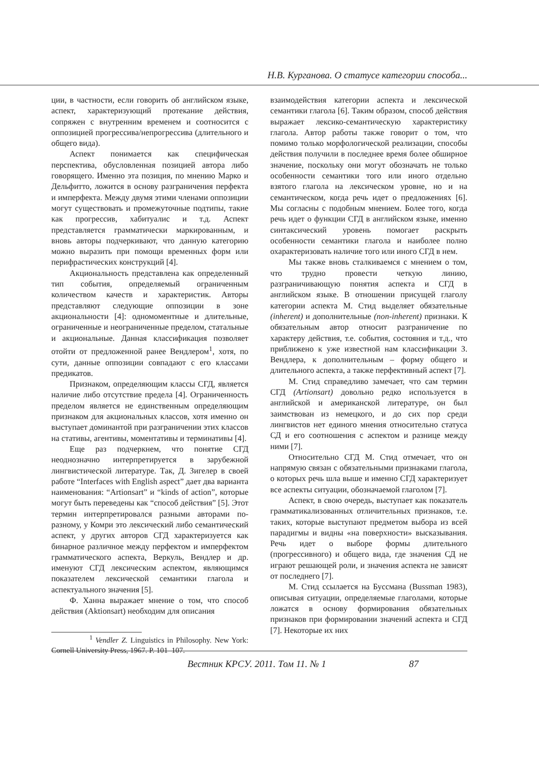Н.В. Курганова. О статусе категории способа...
ции, в частности, если говорить об английском языке, аспект, характеризующий протекание действия, сопряжен с внутренним временем и соотносится с оппозицией прогрессива/непрогрессива (длительного и общего вида).
Аспект понимается как специфическая перспектива, обусловленная позицией автора либо говорящего. Именно эта позиция, по мнению Марко и Дельфитто, ложится в основу разграничения перфекта и имперфекта. Между двумя этими членами оппозиции могут существовать и промежуточные подтипы, такие как прогрессив, хабитуалис и т.д. Аспект представляется грамматически маркированным, и вновь авторы подчеркивают, что данную категорию можно выразить при помощи временных форм или перифрастических конструкций [4].
Акциональность представлена как определенный тип события, определяемый ограниченным количеством качеств и характеристик. Авторы представляют следующие оппозиции в зоне акциональности [4]: одномоментные и длительные, ограниченные и неограниченные пределом, статальные и акциональные. Данная классификация позволяет отойти от предложенной ранее Вендлером<sup>1</sup>, хотя, по сути, данные оппозиции совпадают с его классами предикатов.
Признаком, определяющим классы СГД, является наличие либо отсутствие предела [4]. Ограниченность пределом является не единственным определяющим признаком для акциональных классов, хотя именно он выступает доминантой при разграничении этих классов на стативы, агентивы, моментативы и терминативы [4].
Еще раз подчеркнем, что понятие СГД неоднозначно интерпретируется в зарубежной лингвистической литературе. Так, Д. Зигелер в своей работе “Interfaces with English aspect” дает два варианта наименования: “Artionsart” и “kinds of action”, которые могут быть переведены как “способ действия” [5]. Этот термин интерпретировался разными авторами по-разному, у Комри это лексический либо семантический аспект, у других авторов СГД характеризуется как бинарное различное между перфектом и имперфектом грамматического аспекта, Веркуль, Вендлер и др. именуют СГД лексическим аспектом, являющимся показателем лексической семантики глагола и аспектуального значения [5].
Ф. Ханна выражает мнение о том, что способ действия (Aktionsart) необходим для описания
<sup>1</sup> Vendler Z. Linguistics in Philosophy. New York: Cornell University Press, 1967. P. 101–107.
взаимодействия категории аспекта и лексической семантики глагола [6]. Таким образом, способ действия выражает лексико-семантическую характеристику глагола. Автор работы также говорит о том, что помимо только морфологической реализации, способы действия получили в последнее время более обширное значение, поскольку они могут обозначать не только особенности семантики того или иного отдельно взятого глагола на лексическом уровне, но и на семантическом, когда речь идет о предложениях [6]. Мы согласны с подобным мнением. Более того, когда речь идет о функции СГД в английском языке, именно синтаксический уровень помогает раскрыть особенности семантики глагола и наиболее полно охарактеризовать наличие того или иного СГД в нем.
Мы также вновь сталкиваемся с мнением о том, что трудно провести четкую линию, разграничивающую понятия аспекта и СГД в английском языке. В отношении присущей глаголу категории аспекта М. Стид выделяет обязательные (inherent) и дополнительные (non-inherent) признаки. К обязательным автор относит разграничение по характеру действия, т.е. события, состояния и т.д., что приближено к уже известной нам классификации З. Вендлера, к дополнительным – форму общего и длительного аспекта, а также перфективный аспект [7].
М. Стид справедливо замечает, что сам термин СГД (Artionsart) довольно редко используется в английской и американской литературе, он был заимствован из немецкого, и до сих пор среди лингвистов нет единого мнения относительно статуса СД и его соотношения с аспектом и разнице между ними [7].
Относительно СГД М. Стид отмечает, что он напрямую связан с обязательными признаками глагола, о которых речь шла выше и именно СГД характеризует все аспекты ситуации, обозначаемой глаголом [7].
Аспект, в свою очередь, выступает как показатель грамматикализованных отличительных признаков, т.е. таких, которые выступают предметом выбора из всей парадигмы и видны «на поверхности» высказывания. Речь идет о выборе формы длительного (прогрессивного) и общего вида, где значения СД не играют решающей роли, и значения аспекта не зависят от последнего [7].
М. Стид ссылается на Буссмана (Bussman 1983), описывая ситуации, определяемые глаголами, которые ложатся в основу формирования обязательных признаков при формировании значений аспекта и СГД [7]. Некоторые их них
Вестник КРСУ. 2011. Том 11. № 1 87